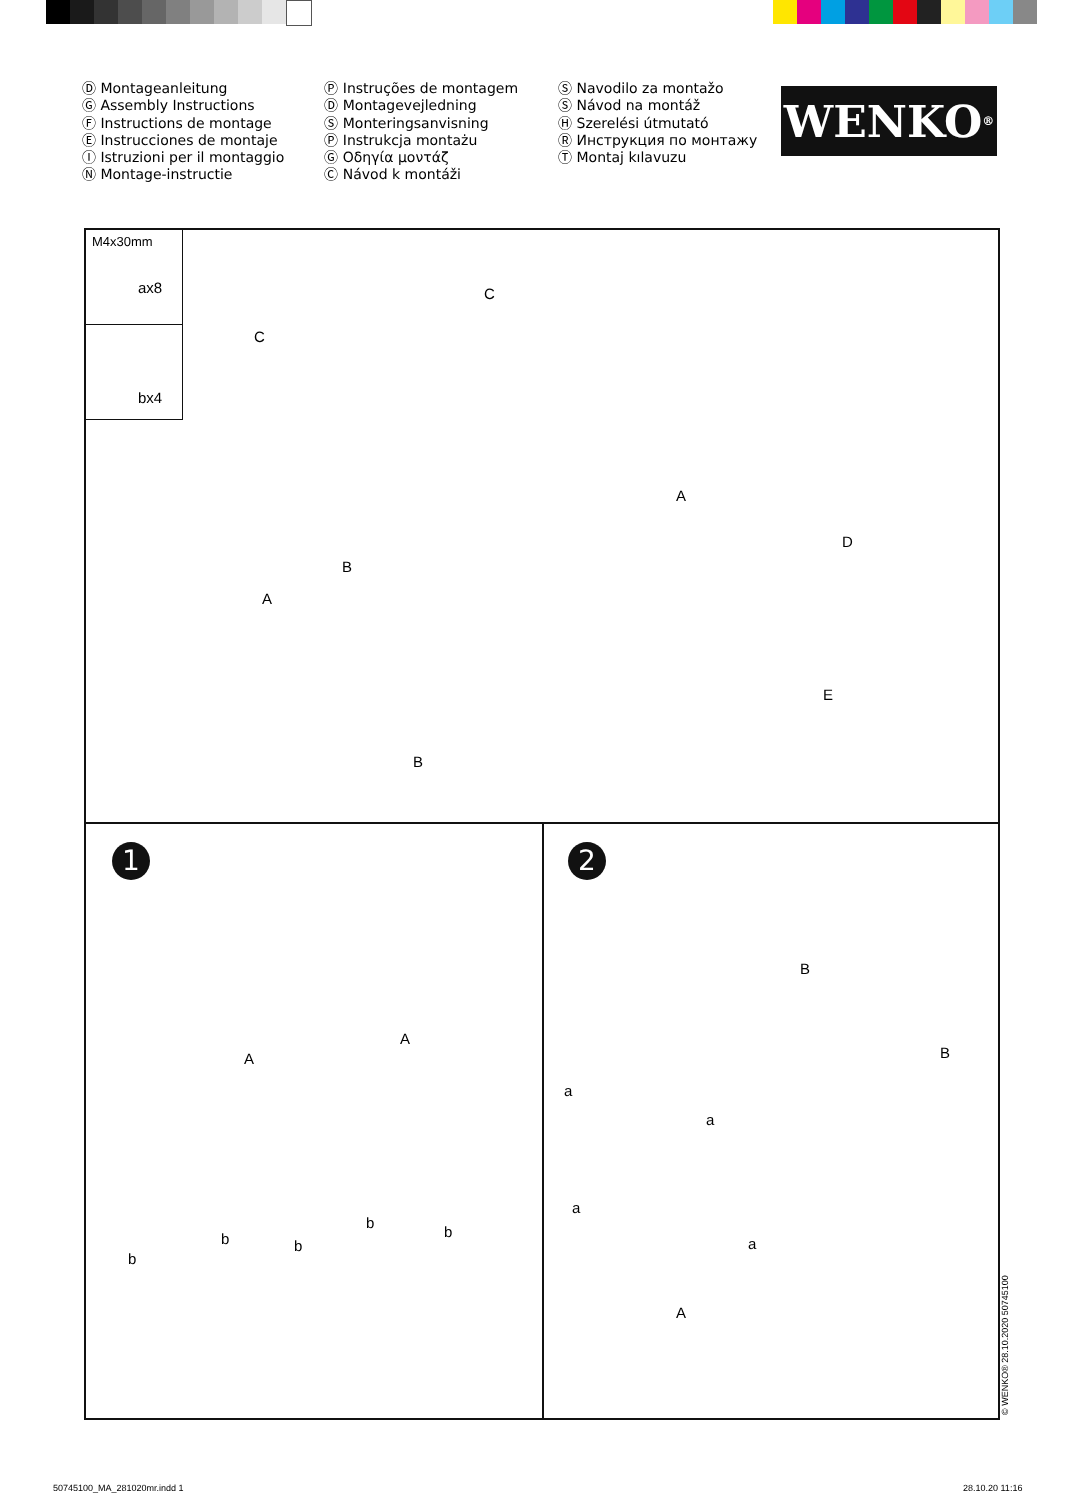Ⓓ Montageanleitung
Ⓖ Assembly Instructions
Ⓕ Instructions de montage
Ⓔ Instrucciones de montaje
Ⓘ Istruzioni per il montaggio
Ⓝ Montage-instructie
Ⓟ Instruções de montagem
Ⓓ Montagevejledning
Ⓢ Monteringsanvisning
Ⓟ Instrukcja montażu
Ⓖ Οδηγία μοντάζ
Ⓒ Návod k montáži
Ⓢ Navodilo za montažo
Ⓢ Návod na montáž
Ⓗ Szerelési útmutató
Ⓡ Инструкция по монтажу
Ⓣ Montaj kılavuzu
WENKO<sup>®</sup>
M4x30mm
ax8
bx4
C
C
A
B
A
D
B
E
1 2
A
A
b b
b
b
b
B
B
a
a
a
a
A
© WENKO® 28.10.2020 50745100
50745100_MA_281020mr.indd 1 28.10.20 11:16